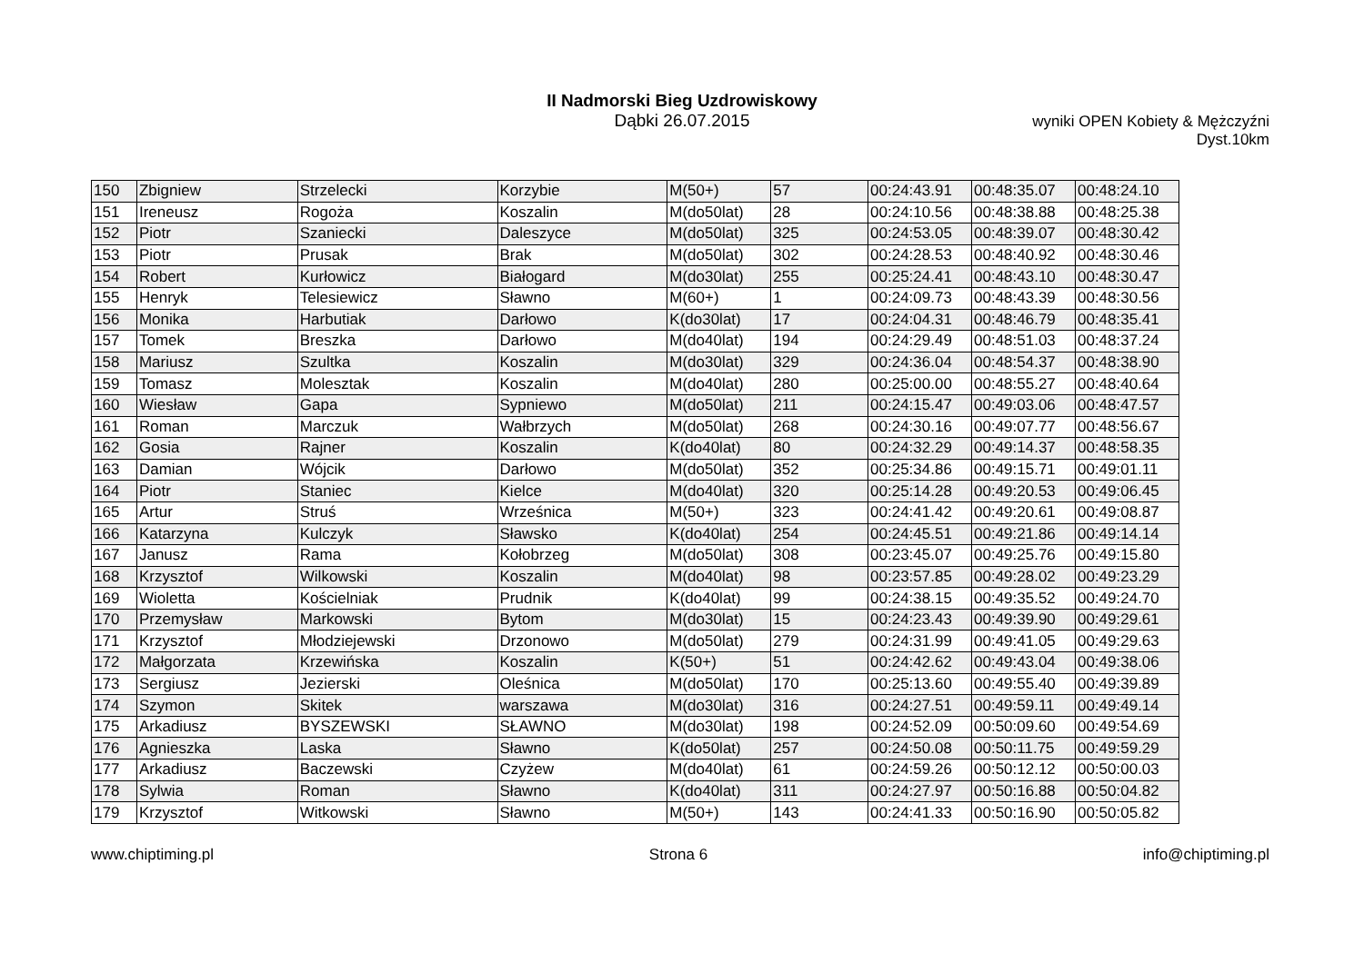II Nadmorski Bieg Uzdrowiskowy
Dąbki 26.07.2015
wyniki OPEN Kobiety & Mężczyźni
Dyst.10km
| 150 | Zbigniew | Strzelecki | Korzybie | M(50+) | 57 | 00:24:43.91 | 00:48:35.07 | 00:48:24.10 |
| 151 | Ireneusz | Rogoża | Koszalin | M(do50lat) | 28 | 00:24:10.56 | 00:48:38.88 | 00:48:25.38 |
| 152 | Piotr | Szaniecki | Daleszyce | M(do50lat) | 325 | 00:24:53.05 | 00:48:39.07 | 00:48:30.42 |
| 153 | Piotr | Prusak | Brak | M(do50lat) | 302 | 00:24:28.53 | 00:48:40.92 | 00:48:30.46 |
| 154 | Robert | Kurłowicz | Białogard | M(do30lat) | 255 | 00:25:24.41 | 00:48:43.10 | 00:48:30.47 |
| 155 | Henryk | Telesiewicz | Sławno | M(60+) | 1 | 00:24:09.73 | 00:48:43.39 | 00:48:30.56 |
| 156 | Monika | Harbutiak | Darłowo | K(do30lat) | 17 | 00:24:04.31 | 00:48:46.79 | 00:48:35.41 |
| 157 | Tomek | Breszka | Darłowo | M(do40lat) | 194 | 00:24:29.49 | 00:48:51.03 | 00:48:37.24 |
| 158 | Mariusz | Szultka | Koszalin | M(do30lat) | 329 | 00:24:36.04 | 00:48:54.37 | 00:48:38.90 |
| 159 | Tomasz | Molesztak | Koszalin | M(do40lat) | 280 | 00:25:00.00 | 00:48:55.27 | 00:48:40.64 |
| 160 | Wiesław | Gapa | Sypniewo | M(do50lat) | 211 | 00:24:15.47 | 00:49:03.06 | 00:48:47.57 |
| 161 | Roman | Marczuk | Wałbrzych | M(do50lat) | 268 | 00:24:30.16 | 00:49:07.77 | 00:48:56.67 |
| 162 | Gosia | Rajner | Koszalin | K(do40lat) | 80 | 00:24:32.29 | 00:49:14.37 | 00:48:58.35 |
| 163 | Damian | Wójcik | Darłowo | M(do50lat) | 352 | 00:25:34.86 | 00:49:15.71 | 00:49:01.11 |
| 164 | Piotr | Staniec | Kielce | M(do40lat) | 320 | 00:25:14.28 | 00:49:20.53 | 00:49:06.45 |
| 165 | Artur | Struś | Wrześnica | M(50+) | 323 | 00:24:41.42 | 00:49:20.61 | 00:49:08.87 |
| 166 | Katarzyna | Kulczyk | Sławsko | K(do40lat) | 254 | 00:24:45.51 | 00:49:21.86 | 00:49:14.14 |
| 167 | Janusz | Rama | Kołobrzeg | M(do50lat) | 308 | 00:23:45.07 | 00:49:25.76 | 00:49:15.80 |
| 168 | Krzysztof | Wilkowski | Koszalin | M(do40lat) | 98 | 00:23:57.85 | 00:49:28.02 | 00:49:23.29 |
| 169 | Wioletta | Kościelniak | Prudnik | K(do40lat) | 99 | 00:24:38.15 | 00:49:35.52 | 00:49:24.70 |
| 170 | Przemysław | Markowski | Bytom | M(do30lat) | 15 | 00:24:23.43 | 00:49:39.90 | 00:49:29.61 |
| 171 | Krzysztof | Młodziejewski | Drzonowo | M(do50lat) | 279 | 00:24:31.99 | 00:49:41.05 | 00:49:29.63 |
| 172 | Małgorzata | Krzewińska | Koszalin | K(50+) | 51 | 00:24:42.62 | 00:49:43.04 | 00:49:38.06 |
| 173 | Sergiusz | Jezierski | Oleśnica | M(do50lat) | 170 | 00:25:13.60 | 00:49:55.40 | 00:49:39.89 |
| 174 | Szymon | Skitek | warszawa | M(do30lat) | 316 | 00:24:27.51 | 00:49:59.11 | 00:49:49.14 |
| 175 | Arkadiusz | BYSZEWSKI | SŁAWNO | M(do30lat) | 198 | 00:24:52.09 | 00:50:09.60 | 00:49:54.69 |
| 176 | Agnieszka | Laska | Sławno | K(do50lat) | 257 | 00:24:50.08 | 00:50:11.75 | 00:49:59.29 |
| 177 | Arkadiusz | Baczewski | Czyżew | M(do40lat) | 61 | 00:24:59.26 | 00:50:12.12 | 00:50:00.03 |
| 178 | Sylwia | Roman | Sławno | K(do40lat) | 311 | 00:24:27.97 | 00:50:16.88 | 00:50:04.82 |
| 179 | Krzysztof | Witkowski | Sławno | M(50+) | 143 | 00:24:41.33 | 00:50:16.90 | 00:50:05.82 |
www.chiptiming.pl Strona 6 info@chiptiming.pl